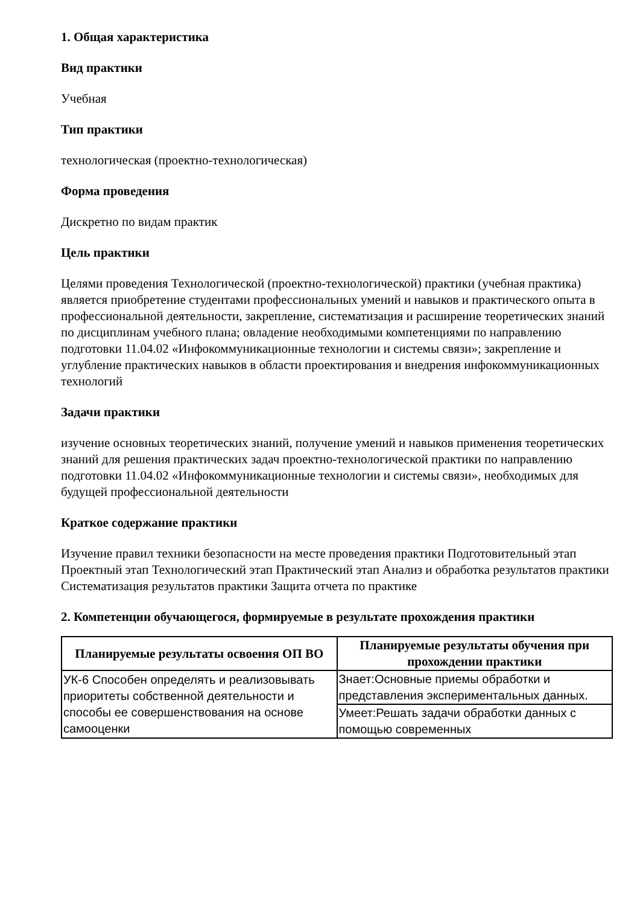1. Общая характеристика
Вид практики
Учебная
Тип практики
технологическая (проектно-технологическая)
Форма проведения
Дискретно по видам практик
Цель практики
Целями проведения Технологической (проектно-технологической) практики (учебная практика) является приобретение студентами профессиональных умений и навыков и практического опыта в профессиональной деятельности, закрепление, систематизация и расширение теоретических знаний по дисциплинам учебного плана; овладение необходимыми компетенциями по направлению подготовки 11.04.02 «Инфокоммуникационные технологии и системы связи»; закрепление и углубление практических навыков в области проектирования и внедрения инфокоммуникационных технологий
Задачи практики
изучение основных теоретических знаний, получение умений и навыков применения теоретических знаний для решения практических задач проектно-технологической практики по направлению подготовки 11.04.02 «Инфокоммуникационные технологии и системы связи», необходимых для будущей профессиональной деятельности
Краткое содержание практики
Изучение правил техники безопасности на месте проведения практики Подготовительный этап Проектный этап Технологический этап Практический этап Анализ и обработка результатов практики Систематизация результатов практики Защита отчета по практике
2. Компетенции обучающегося, формируемые в результате прохождения практики
| Планируемые результаты освоения ОП ВО | Планируемые результаты обучения при прохождении практики |
| --- | --- |
| УК-6 Способен определять и реализовывать приоритеты собственной деятельности и способы ее совершенствования на основе самооценки | Знает:Основные приемы обработки и представления экспериментальных данных. |
| | Умеет:Решать задачи обработки данных с помощью современных |